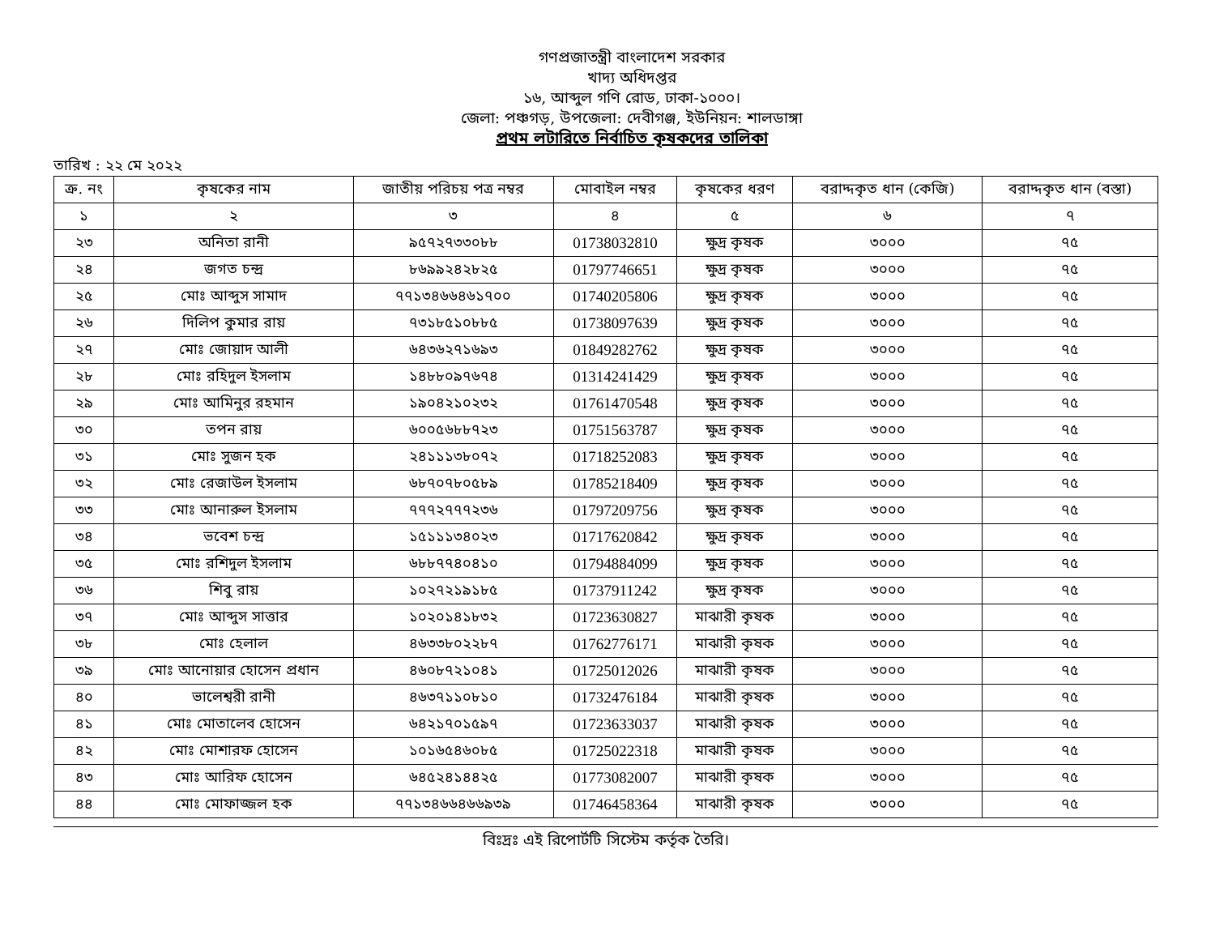গণপ্রজাতন্ত্রী বাংলাদেশ সরকার
খাদ্য অধিদপ্তর
১৬, আব্দুল গণি রোড, ঢাকা-১০০০।
জেলা: পঞ্চগড়, উপজেলা: দেবীগঞ্জ, ইউনিয়ন: শালডাঙ্গা
প্রথম লটারিতে নির্বাচিত কৃষকদের তালিকা
তারিখ : ২২ মে ২০২২
| ক্র. নং | কৃষকের নাম | জাতীয় পরিচয় পত্র নম্বর | মোবাইল নম্বর | কৃষকের ধরণ | বরাদ্দকৃত ধান (কেজি) | বরাদ্দকৃত ধান (বস্তা) |
| --- | --- | --- | --- | --- | --- | --- |
| ১ | ২ | ৩ | ৪ | ৫ | ৬ | ৭ |
| ২৩ | অনিতা রানী | ৯৫৭২৭৩৩০৮৮ | 01738032810 | ক্ষুদ্র কৃষক | ৩০০০ | ৭৫ |
| ২৪ | জগত চন্দ্র | ৮৬৯৯২৪২৮২৫ | 01797746651 | ক্ষুদ্র কৃষক | ৩০০০ | ৭৫ |
| ২৫ | মোঃ আব্দুস সামাদ | ৭৭১৩৪৬৬৪৬১৭০০ | 01740205806 | ক্ষুদ্র কৃষক | ৩০০০ | ৭৫ |
| ২৬ | দিলিপ কুমার রায় | ৭৩১৮৫১০৮৮৫ | 01738097639 | ক্ষুদ্র কৃষক | ৩০০০ | ৭৫ |
| ২৭ | মোঃ জোয়াদ আলী | ৬৪৩৬২৭১৬৯৩ | 01849282762 | ক্ষুদ্র কৃষক | ৩০০০ | ৭৫ |
| ২৮ | মোঃ রহিদুল ইসলাম | ১৪৮৮০৯৭৬৭৪ | 01314241429 | ক্ষুদ্র কৃষক | ৩০০০ | ৭৫ |
| ২৯ | মোঃ আমিনুর রহমান | ১৯০৪২১০২৩২ | 01761470548 | ক্ষুদ্র কৃষক | ৩০০০ | ৭৫ |
| ৩০ | তপন রায় | ৬০০৫৬৮৮৭২৩ | 01751563787 | ক্ষুদ্র কৃষক | ৩০০০ | ৭৫ |
| ৩১ | মোঃ সুজন হক | ২৪১১১৩৮০৭২ | 01718252083 | ক্ষুদ্র কৃষক | ৩০০০ | ৭৫ |
| ৩২ | মোঃ রেজাউল ইসলাম | ৬৮৭০৭৮০৫৮৯ | 01785218409 | ক্ষুদ্র কৃষক | ৩০০০ | ৭৫ |
| ৩৩ | মোঃ আনারুল ইসলাম | ৭৭৭২৭৭৭২৩৬ | 01797209756 | ক্ষুদ্র কৃষক | ৩০০০ | ৭৫ |
| ৩৪ | ভবেশ চন্দ্র | ১৫১১১৩৪০২৩ | 01717620842 | ক্ষুদ্র কৃষক | ৩০০০ | ৭৫ |
| ৩৫ | মোঃ রশিদুল ইসলাম | ৬৮৮৭৭৪০৪১০ | 01794884099 | ক্ষুদ্র কৃষক | ৩০০০ | ৭৫ |
| ৩৬ | শিবু রায় | ১০২৭২১৯১৮৫ | 01737911242 | ক্ষুদ্র কৃষক | ৩০০০ | ৭৫ |
| ৩৭ | মোঃ আব্দুস সাত্তার | ১০২০১৪১৮৩২ | 01723630827 | মাঝারী কৃষক | ৩০০০ | ৭৫ |
| ৩৮ | মোঃ হেলাল | ৪৬৩৩৮০২২৮৭ | 01762776171 | মাঝারী কৃষক | ৩০০০ | ৭৫ |
| ৩৯ | মোঃ আনোয়ার হোসেন প্রধান | ৪৬০৮৭২১০৪১ | 01725012026 | মাঝারী কৃষক | ৩০০০ | ৭৫ |
| ৪০ | ভালেশ্বরী রানী | ৪৬৩৭১১০৮১০ | 01732476184 | মাঝারী কৃষক | ৩০০০ | ৭৫ |
| ৪১ | মোঃ মোতালেব হোসেন | ৬৪২১৭০১৫৯৭ | 01723633037 | মাঝারী কৃষক | ৩০০০ | ৭৫ |
| ৪২ | মোঃ মোশারফ হোসেন | ১০১৬৫৪৬০৮৫ | 01725022318 | মাঝারী কৃষক | ৩০০০ | ৭৫ |
| ৪৩ | মোঃ আরিফ হোসেন | ৬৪৫২৪১৪৪২৫ | 01773082007 | মাঝারী কৃষক | ৩০০০ | ৭৫ |
| ৪৪ | মোঃ মোফাজ্জল হক | ৭৭১৩৪৬৬৪৬৬৯৩৯ | 01746458364 | মাঝারী কৃষক | ৩০০০ | ৭৫ |
বিঃদ্রঃ এই রিপোর্টটি সিস্টেম কর্তৃক তৈরি।